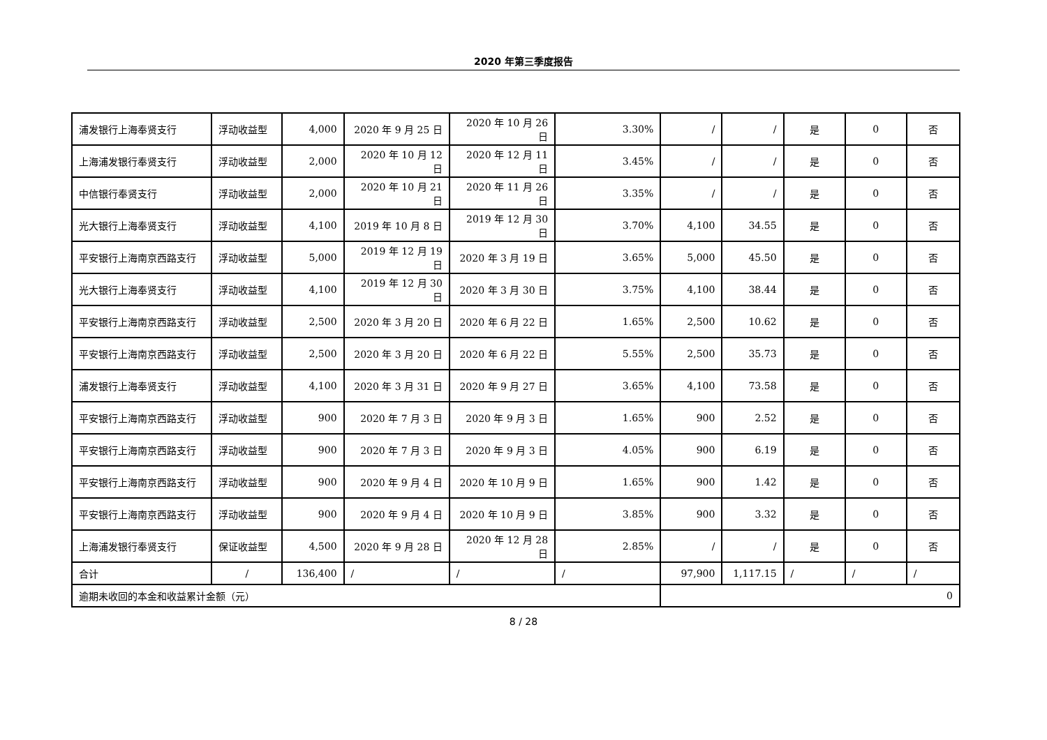2020 年第三季度报告
| 浦发银行上海奉贤支行 | 浮动收益型 | 4,000 | 2020 年 9 月 25 日 | 2020 年 10 月 26 日 | 3.30% | / | / | 是 | 0 | 否 |
| 上海浦发银行奉贤支行 | 浮动收益型 | 2,000 | 2020 年 10 月 12 日 | 2020 年 12 月 11 日 | 3.45% | / | / | 是 | 0 | 否 |
| 中信银行奉贤支行 | 浮动收益型 | 2,000 | 2020 年 10 月 21 日 | 2020 年 11 月 26 日 | 3.35% | / | / | 是 | 0 | 否 |
| 光大银行上海奉贤支行 | 浮动收益型 | 4,100 | 2019 年 10 月 8 日 | 2019 年 12 月 30 日 | 3.70% | 4,100 | 34.55 | 是 | 0 | 否 |
| 平安银行上海南京西路支行 | 浮动收益型 | 5,000 | 2019 年 12 月 19 日 | 2020 年 3 月 19 日 | 3.65% | 5,000 | 45.50 | 是 | 0 | 否 |
| 光大银行上海奉贤支行 | 浮动收益型 | 4,100 | 2019 年 12 月 30 日 | 2020 年 3 月 30 日 | 3.75% | 4,100 | 38.44 | 是 | 0 | 否 |
| 平安银行上海南京西路支行 | 浮动收益型 | 2,500 | 2020 年 3 月 20 日 | 2020 年 6 月 22 日 | 1.65% | 2,500 | 10.62 | 是 | 0 | 否 |
| 平安银行上海南京西路支行 | 浮动收益型 | 2,500 | 2020 年 3 月 20 日 | 2020 年 6 月 22 日 | 5.55% | 2,500 | 35.73 | 是 | 0 | 否 |
| 浦发银行上海奉贤支行 | 浮动收益型 | 4,100 | 2020 年 3 月 31 日 | 2020 年 9 月 27 日 | 3.65% | 4,100 | 73.58 | 是 | 0 | 否 |
| 平安银行上海南京西路支行 | 浮动收益型 | 900 | 2020 年 7 月 3 日 | 2020 年 9 月 3 日 | 1.65% | 900 | 2.52 | 是 | 0 | 否 |
| 平安银行上海南京西路支行 | 浮动收益型 | 900 | 2020 年 7 月 3 日 | 2020 年 9 月 3 日 | 4.05% | 900 | 6.19 | 是 | 0 | 否 |
| 平安银行上海南京西路支行 | 浮动收益型 | 900 | 2020 年 9 月 4 日 | 2020 年 10 月 9 日 | 1.65% | 900 | 1.42 | 是 | 0 | 否 |
| 平安银行上海南京西路支行 | 浮动收益型 | 900 | 2020 年 9 月 4 日 | 2020 年 10 月 9 日 | 3.85% | 900 | 3.32 | 是 | 0 | 否 |
| 上海浦发银行奉贤支行 | 保证收益型 | 4,500 | 2020 年 9 月 28 日 | 2020 年 12 月 28 日 | 2.85% | / | / | 是 | 0 | 否 |
| 合计 | / | 136,400 | / | / | / | 97,900 | 1,117.15 | / | / | / |
| 逾期未收回的本金和收益累计金额（元） | | | | | | 0 | | | | |
8 / 28